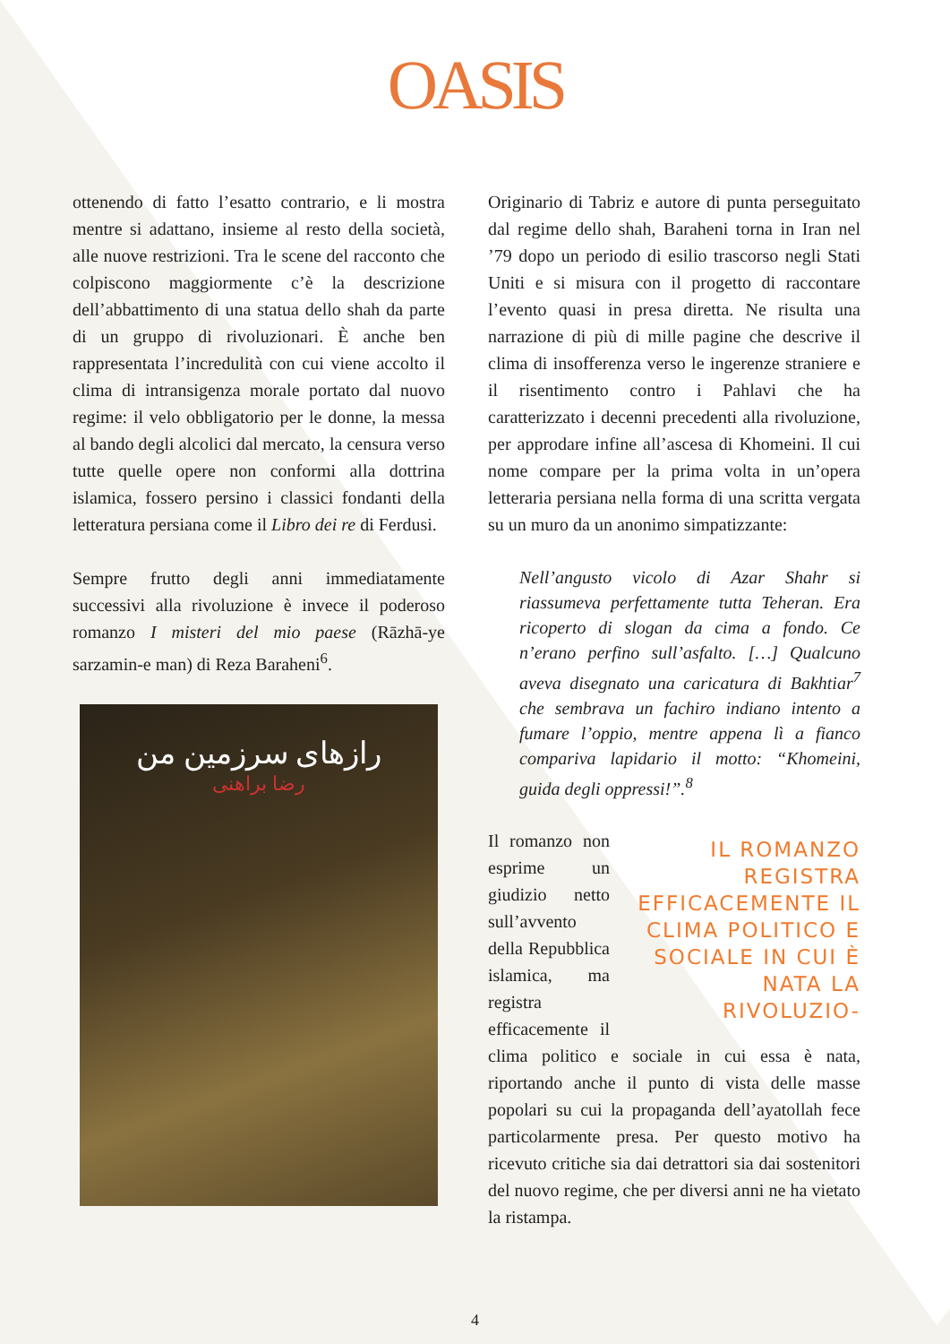OASIS
ottenendo di fatto l’esatto contrario, e li mostra mentre si adattano, insieme al resto della società, alle nuove restrizioni. Tra le scene del racconto che colpiscono maggiormente c’è la descrizione dell’abbattimento di una statua dello shah da parte di un gruppo di rivoluzionari. È anche ben rappresentata l’incredulità con cui viene accolto il clima di intransigenza morale portato dal nuovo regime: il velo obbligatorio per le donne, la messa al bando degli alcolici dal mercato, la censura verso tutte quelle opere non conformi alla dottrina islamica, fossero persino i classici fondanti della letteratura persiana come il Libro dei re di Ferdusi.
Sempre frutto degli anni immediatamente successivi alla rivoluzione è invece il poderoso romanzo I misteri del mio paese (Rāzhā-ye sarzamin-e man) di Reza Baraheni<sup>6</sup>.
رازهای سرزمین من
رضا براهنی
Originario di Tabriz e autore di punta perseguitato dal regime dello shah, Baraheni torna in Iran nel ’79 dopo un periodo di esilio trascorso negli Stati Uniti e si misura con il progetto di raccontare l’evento quasi in presa diretta. Ne risulta una narrazione di più di mille pagine che descrive il clima di insofferenza verso le ingerenze straniere e il risentimento contro i Pahlavi che ha caratterizzato i decenni precedenti alla rivoluzione, per approdare infine all’ascesa di Khomeini. Il cui nome compare per la prima volta in un’opera letteraria persiana nella forma di una scritta vergata su un muro da un anonimo simpatizzante:
Nell’angusto vicolo di Azar Shahr si riassumeva perfettamente tutta Teheran. Era ricoperto di slogan da cima a fondo. Ce n’erano perfino sull’asfalto. […] Qualcuno aveva disegnato una caricatura di Bakhtiar<sup>7</sup> che sembrava un fachiro indiano intento a fumare l’oppio, mentre appena lì a fianco compariva lapidario il motto: “Khomeini, guida degli oppressi!”.<sup>8</sup>
IL ROMANZO REGISTRA EFFICACEMENTE IL CLIMA POLITICO E SOCIALE IN CUI È NATA LA RIVOLUZIO-
Il romanzo non esprime un giudizio netto sull’avvento della Repubblica islamica, ma registra efficacemente il clima politico e sociale in cui essa è nata, riportando anche il punto di vista delle masse popolari su cui la propaganda dell’ayatollah fece particolarmente presa. Per questo motivo ha ricevuto critiche sia dai detrattori sia dai sostenitori del nuovo regime, che per diversi anni ne ha vietato la ristampa.
4